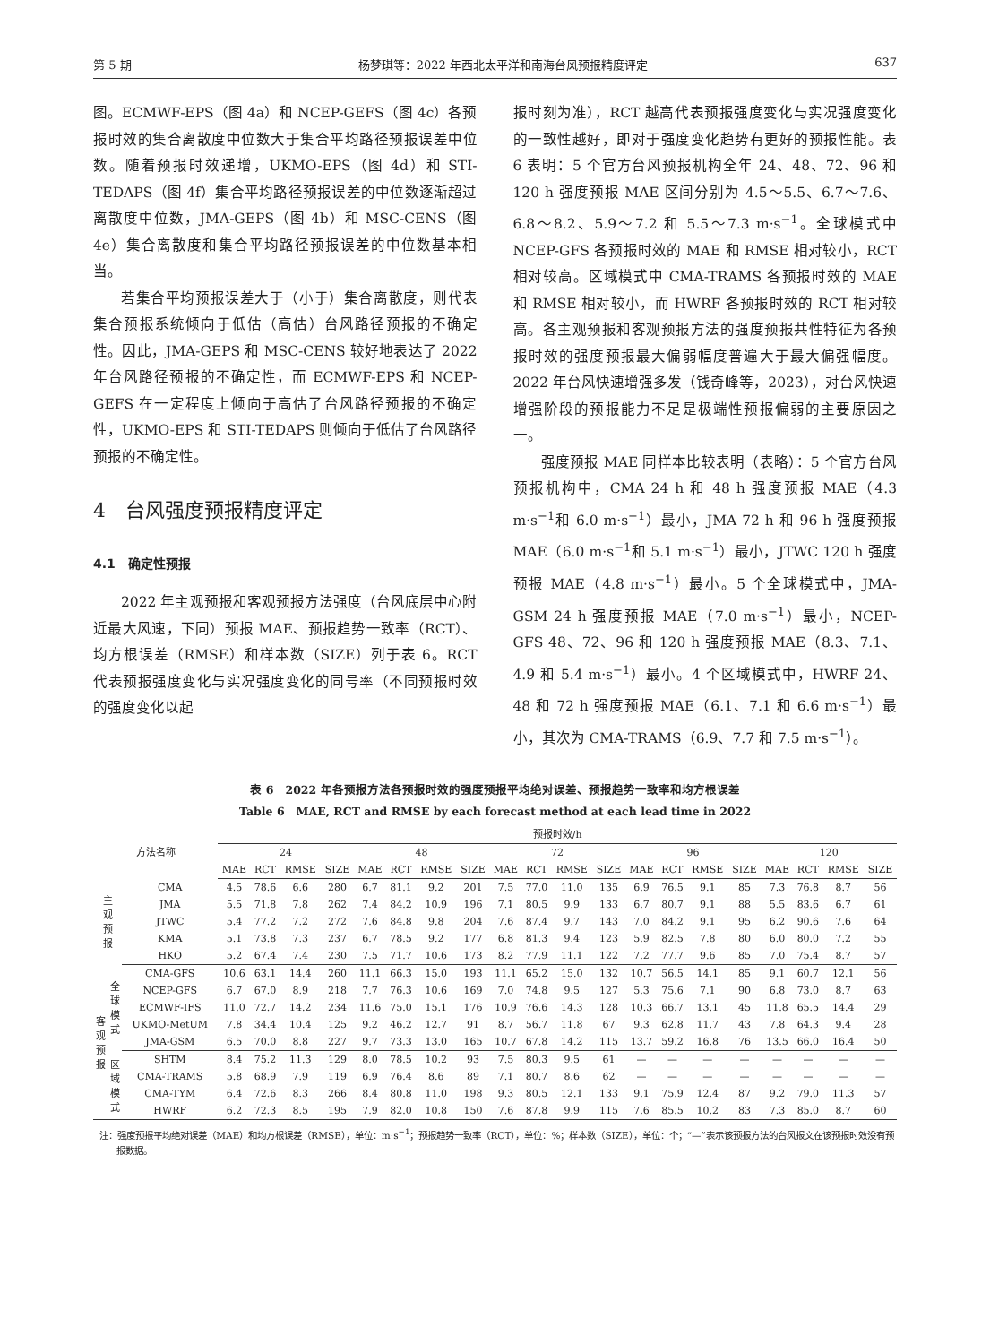第 5 期 杨梦琪等：2022 年西北太平洋和南海台风预报精度评定 637
图。ECMWF-EPS（图 4a）和 NCEP-GEFS（图 4c）各预报时效的集合离散度中位数大于集合平均路径预报误差中位数。随着预报时效递增，UKMO-EPS（图 4d）和 STI-TEDAPS（图 4f）集合平均路径预报误差的中位数逐渐超过离散度中位数，JMA-GEPS（图 4b）和 MSC-CENS（图 4e）集合离散度和集合平均路径预报误差的中位数基本相当。
若集合平均预报误差大于（小于）集合离散度，则代表集合预报系统倾向于低估（高估）台风路径预报的不确定性。因此，JMA-GEPS 和 MSC-CENS 较好地表达了 2022 年台风路径预报的不确定性，而 ECMWF-EPS 和 NCEP-GEFS 在一定程度上倾向于高估了台风路径预报的不确定性，UKMO-EPS 和 STI-TEDAPS 则倾向于低估了台风路径预报的不确定性。
4　台风强度预报精度评定
4.1　确定性预报
2022 年主观预报和客观预报方法强度（台风底层中心附近最大风速，下同）预报 MAE、预报趋势一致率（RCT）、均方根误差（RMSE）和样本数（SIZE）列于表 6。RCT 代表预报强度变化与实况强度变化的同号率（不同预报时效的强度变化以起
报时刻为准），RCT 越高代表预报强度变化与实况强度变化的一致性越好，即对于强度变化趋势有更好的预报性能。表 6 表明：5 个官方台风预报机构全年 24、48、72、96 和 120 h 强度预报 MAE 区间分别为 4.5～5.5、6.7～7.6、6.8～8.2、5.9～7.2 和 5.5～7.3 m·s<sup>−1</sup>。全球模式中 NCEP-GFS 各预报时效的 MAE 和 RMSE 相对较小，RCT 相对较高。区域模式中 CMA-TRAMS 各预报时效的 MAE 和 RMSE 相对较小，而 HWRF 各预报时效的 RCT 相对较高。各主观预报和客观预报方法的强度预报共性特征为各预报时效的强度预报最大偏弱幅度普遍大于最大偏强幅度。2022 年台风快速增强多发（钱奇峰等，2023），对台风快速增强阶段的预报能力不足是极端性预报偏弱的主要原因之一。
强度预报 MAE 同样本比较表明（表略）：5 个官方台风预报机构中，CMA 24 h 和 48 h 强度预报 MAE（4.3 m·s<sup>−1</sup>和 6.0 m·s<sup>−1</sup>）最小，JMA 72 h 和 96 h 强度预报 MAE（6.0 m·s<sup>−1</sup>和 5.1 m·s<sup>−1</sup>）最小，JTWC 120 h 强度预报 MAE（4.8 m·s<sup>−1</sup>）最小。5 个全球模式中，JMA-GSM 24 h 强度预报 MAE（7.0 m·s<sup>−1</sup>）最小，NCEP-GFS 48、72、96 和 120 h 强度预报 MAE（8.3、7.1、4.9 和 5.4 m·s<sup>−1</sup>）最小。4 个区域模式中，HWRF 24、48 和 72 h 强度预报 MAE（6.1、7.1 和 6.6 m·s<sup>−1</sup>）最小，其次为 CMA-TRAMS（6.9、7.7 和 7.5 m·s<sup>−1</sup>）。
表 6　2022 年各预报方法各预报时效的强度预报平均绝对误差、预报趋势一致率和均方根误差
Table 6　MAE, RCT and RMSE by each forecast method at each lead time in 2022
| 方法名称 | | | 预报时效/h | | | | | | | | | | | | | | | | | | | |
| --- | --- | --- | --- | --- | --- | --- | --- | --- | --- | --- | --- | --- | --- | --- | --- | --- | --- | --- | --- | --- | --- | --- |
| | | | 24 | | | | 48 | | | | 72 | | | | 96 | | | | 120 | | | |
| | | | MAE | RCT | RMSE | SIZE | MAE | RCT | RMSE | SIZE | MAE | RCT | RMSE | SIZE | MAE | RCT | RMSE | SIZE | MAE | RCT | RMSE | SIZE |
| 主 观 预 报 | | CMA | 4.5 | 78.6 | 6.6 | 280 | 6.7 | 81.1 | 9.2 | 201 | 7.5 | 77.0 | 11.0 | 135 | 6.9 | 76.5 | 9.1 | 85 | 7.3 | 76.8 | 8.7 | 56 |
| | | JMA | 5.5 | 71.8 | 7.8 | 262 | 7.4 | 84.2 | 10.9 | 196 | 7.1 | 80.5 | 9.9 | 133 | 6.7 | 80.7 | 9.1 | 88 | 5.5 | 83.6 | 6.7 | 61 |
| | | JTWC | 5.4 | 77.2 | 7.2 | 272 | 7.6 | 84.8 | 9.8 | 204 | 7.6 | 87.4 | 9.7 | 143 | 7.0 | 84.2 | 9.1 | 95 | 6.2 | 90.6 | 7.6 | 64 |
| | | KMA | 5.1 | 73.8 | 7.3 | 237 | 6.7 | 78.5 | 9.2 | 177 | 6.8 | 81.3 | 9.4 | 123 | 5.9 | 82.5 | 7.8 | 80 | 6.0 | 80.0 | 7.2 | 55 |
| | | HKO | 5.2 | 67.4 | 7.4 | 230 | 7.5 | 71.7 | 10.6 | 173 | 8.2 | 77.9 | 11.1 | 122 | 7.2 | 77.7 | 9.6 | 85 | 7.0 | 75.4 | 8.7 | 57 |
| 客 观 预 报 | 全 球 模 式 | CMA-GFS | 10.6 | 63.1 | 14.4 | 260 | 11.1 | 66.3 | 15.0 | 193 | 11.1 | 65.2 | 15.0 | 132 | 10.7 | 56.5 | 14.1 | 85 | 9.1 | 60.7 | 12.1 | 56 |
| | | NCEP-GFS | 6.7 | 67.0 | 8.9 | 218 | 7.7 | 76.3 | 10.6 | 169 | 7.0 | 74.8 | 9.5 | 127 | 5.3 | 75.6 | 7.1 | 90 | 6.8 | 73.0 | 8.7 | 63 |
| | | ECMWF-IFS | 11.0 | 72.7 | 14.2 | 234 | 11.6 | 75.0 | 15.1 | 176 | 10.9 | 76.6 | 14.3 | 128 | 10.3 | 66.7 | 13.1 | 45 | 11.8 | 65.5 | 14.4 | 29 |
| | | UKMO-MetUM | 7.8 | 34.4 | 10.4 | 125 | 9.2 | 46.2 | 12.7 | 91 | 8.7 | 56.7 | 11.8 | 67 | 9.3 | 62.8 | 11.7 | 43 | 7.8 | 64.3 | 9.4 | 28 |
| | | JMA-GSM | 6.5 | 70.0 | 8.8 | 227 | 9.7 | 73.3 | 13.0 | 165 | 10.7 | 67.8 | 14.2 | 115 | 13.7 | 59.2 | 16.8 | 76 | 13.5 | 66.0 | 16.4 | 50 |
| | 区 域 模 式 | SHTM | 8.4 | 75.2 | 11.3 | 129 | 8.0 | 78.5 | 10.2 | 93 | 7.5 | 80.3 | 9.5 | 61 | — | — | — | — | — | — | — | — |
| | | CMA-TRAMS | 5.8 | 68.9 | 7.9 | 119 | 6.9 | 76.4 | 8.6 | 89 | 7.1 | 80.7 | 8.6 | 62 | — | — | — | — | — | — | — | — |
| | | CMA-TYM | 6.4 | 72.6 | 8.3 | 266 | 8.4 | 80.8 | 11.0 | 198 | 9.3 | 80.5 | 12.1 | 133 | 9.1 | 75.9 | 12.4 | 87 | 9.2 | 79.0 | 11.3 | 57 |
| | | HWRF | 6.2 | 72.3 | 8.5 | 195 | 7.9 | 82.0 | 10.8 | 150 | 7.6 | 87.8 | 9.9 | 115 | 7.6 | 85.5 | 10.2 | 83 | 7.3 | 85.0 | 8.7 | 60 |
注：强度预报平均绝对误差（MAE）和均方根误差（RMSE），单位：m·s<sup>−1</sup>；预报趋势一致率（RCT），单位：%；样本数（SIZE），单位：个；“—”表示该预报方法的台风报文在该预报时效没有预报数据。